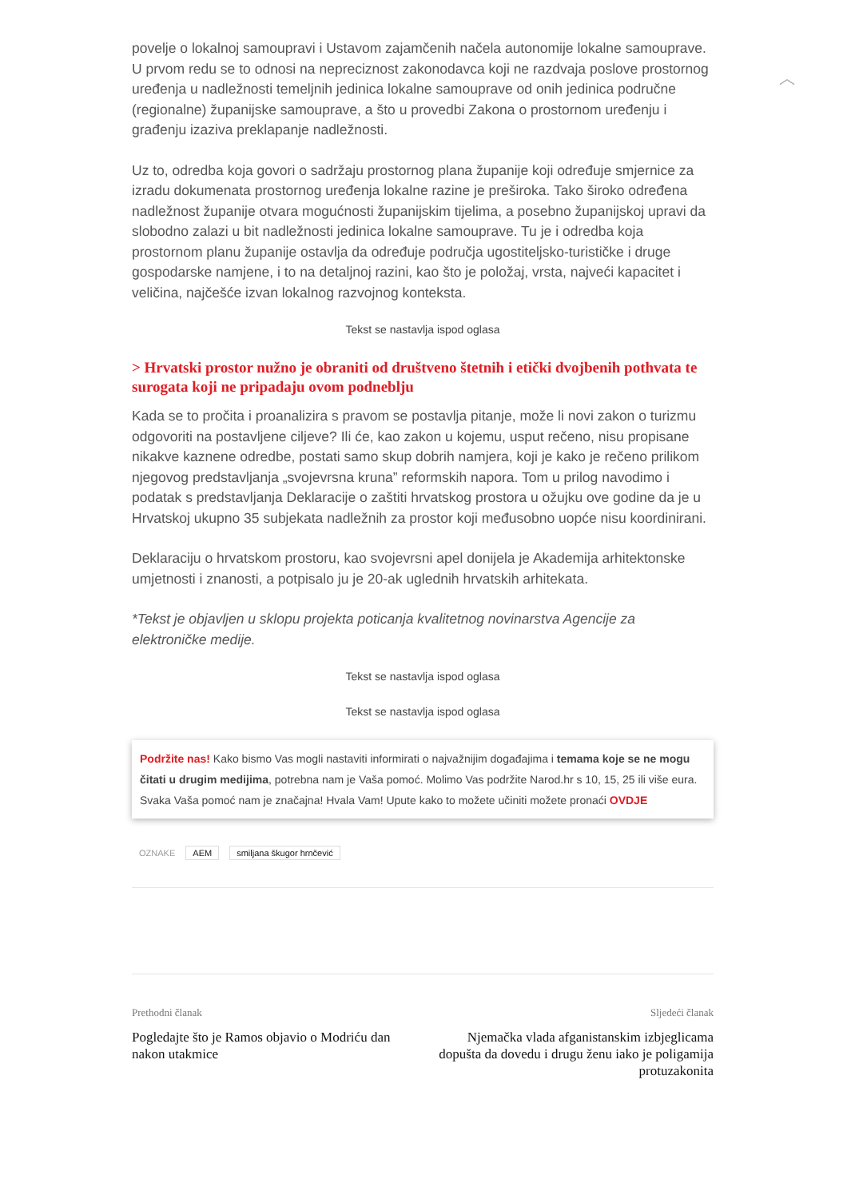︿
povelje o lokalnoj samoupravi i Ustavom zajamčenih načela autonomije lokalne samouprave. U prvom redu se to odnosi na nepreciznost zakonodavca koji ne razdvaja poslove prostornog uređenja u nadležnosti temeljnih jedinica lokalne samouprave od onih jedinica područne (regionalne) županijske samouprave, a što u provedbi Zakona o prostornom uređenju i građenju izaziva preklapanje nadležnosti.
Uz to, odredba koja govori o sadržaju prostornog plana županije koji određuje smjernice za izradu dokumenata prostornog uređenja lokalne razine je preširoka. Tako široko određena nadležnost županije otvara mogućnosti županijskim tijelima, a posebno županijskoj upravi da slobodno zalazi u bit nadležnosti jedinica lokalne samouprave. Tu je i odredba koja prostornom planu županije ostavlja da određuje područja ugostiteljsko-turističke i druge gospodarske namjene, i to na detaljnoj razini, kao što je položaj, vrsta, najveći kapacitet i veličina, najčešće izvan lokalnog razvojnog konteksta.
Tekst se nastavlja ispod oglasa
> Hrvatski prostor nužno je obraniti od društveno štetnih i etički dvojbenih pothvata te surogata koji ne pripadaju ovom podneblju
Kada se to pročita i proanalizira s pravom se postavlja pitanje, može li novi zakon o turizmu odgovoriti na postavljene ciljeve? Ili će, kao zakon u kojemu, usput rečeno, nisu propisane nikakve kaznene odredbe, postati samo skup dobrih namjera, koji je kako je rečeno prilikom njegovog predstavljanja „svojevrsna kruna” reformskih napora. Tom u prilog navodimo i podatak s predstavljanja Deklaracije o zaštiti hrvatskog prostora u ožujku ove godine da je u Hrvatskoj ukupno 35 subjekata nadležnih za prostor koji međusobno uopće nisu koordinirani.
Deklaraciju o hrvatskom prostoru, kao svojevrsni apel donijela je Akademija arhitektonske umjetnosti i znanosti, a potpisalo ju je 20-ak uglednih hrvatskih arhitekata.
*Tekst je objavljen u sklopu projekta poticanja kvalitetnog novinarstva Agencije za elektroničke medije.
Tekst se nastavlja ispod oglasa
Tekst se nastavlja ispod oglasa
Podržite nas! Kako bismo Vas mogli nastaviti informirati o najvažnijim događajima i temama koje se ne mogu čitati u drugim medijima, potrebna nam je Vaša pomoć. Molimo Vas podržite Narod.hr s 10, 15, 25 ili više eura. Svaka Vaša pomoć nam je značajna! Hvala Vam! Upute kako to možete učiniti možete pronaći OVDJE
OZNAKE AEM smiljana škugor hrnčević
Prethodni članak
Pogledajte što je Ramos objavio o Modriću dan nakon utakmice
Sljedeći članak
Njemačka vlada afganistanskim izbjeglicama dopušta da dovedu i drugu ženu iako je poligamija protuzakonita